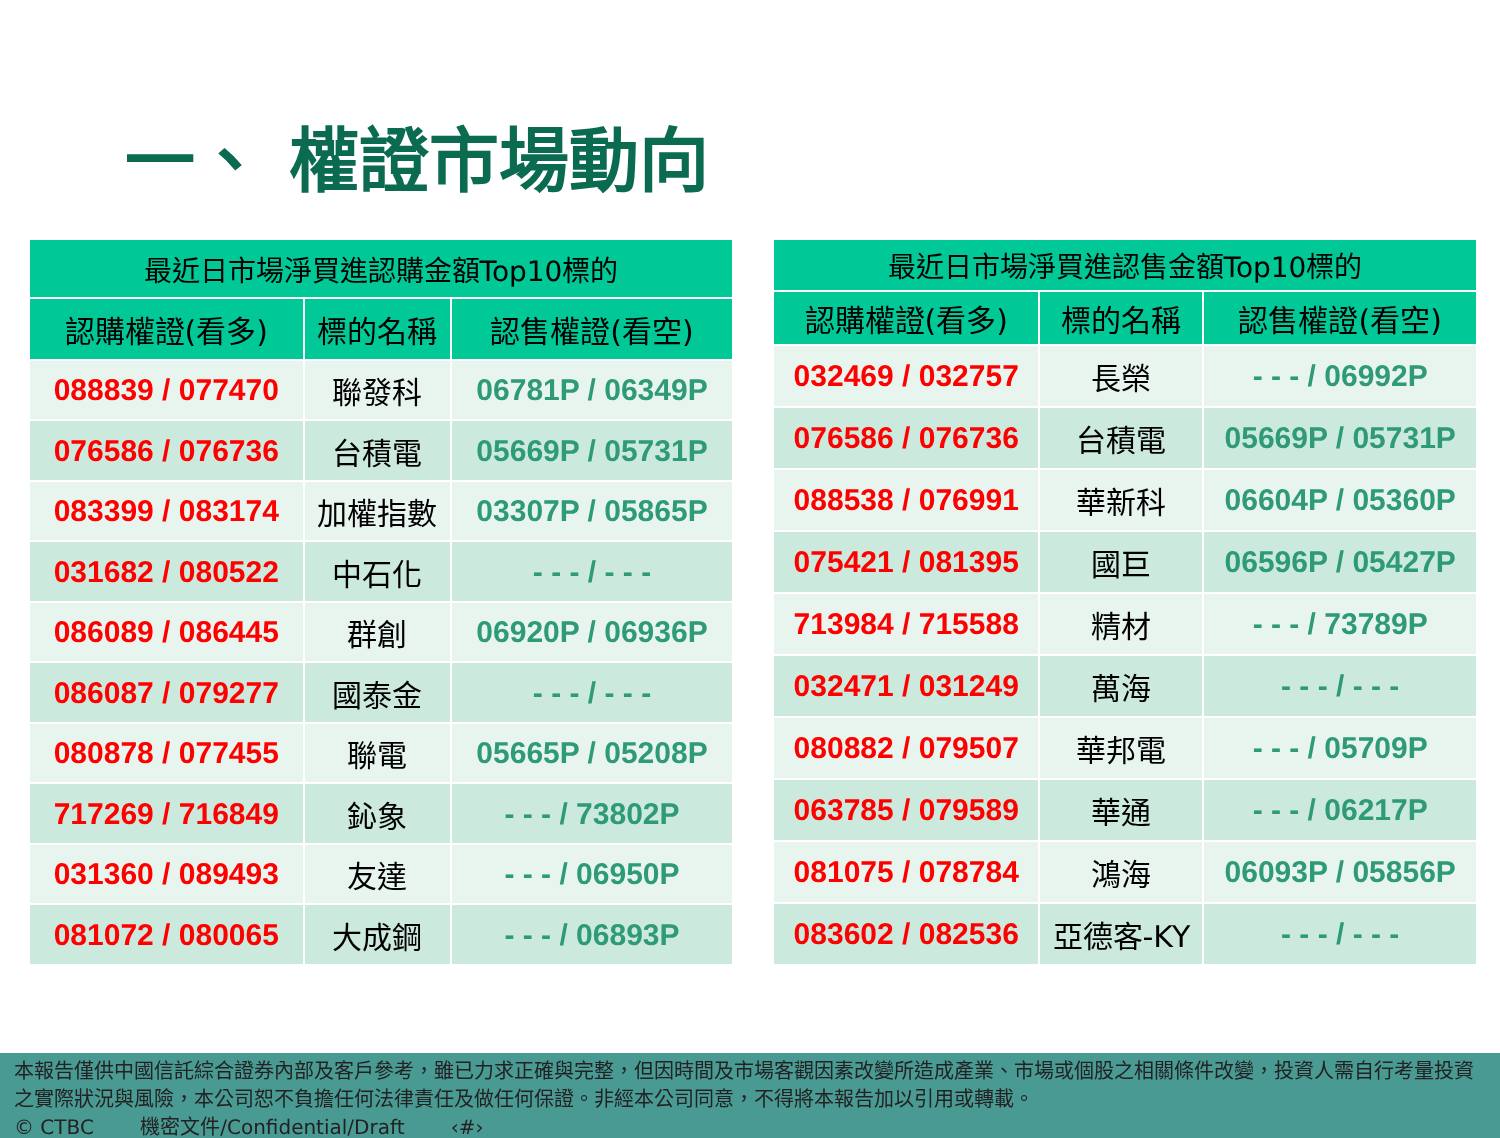一、 權證市場動向
| 最近日市場淨買進認購金額Top10標的 | | |
| --- | --- | --- |
| 認購權證(看多) | 標的名稱 | 認售權證(看空) |
| 088839 / 077470 | 聯發科 | 06781P / 06349P |
| 076586 / 076736 | 台積電 | 05669P / 05731P |
| 083399 / 083174 | 加權指數 | 03307P / 05865P |
| 031682 / 080522 | 中石化 | - - - / - - - |
| 086089 / 086445 | 群創 | 06920P / 06936P |
| 086087 / 079277 | 國泰金 | - - - / - - - |
| 080878 / 077455 | 聯電 | 05665P / 05208P |
| 717269 / 716849 | 鈊象 | - - - / 73802P |
| 031360 / 089493 | 友達 | - - - / 06950P |
| 081072 / 080065 | 大成鋼 | - - - / 06893P |
| 最近日市場淨買進認售金額Top10標的 | | |
| --- | --- | --- |
| 認購權證(看多) | 標的名稱 | 認售權證(看空) |
| 032469 / 032757 | 長榮 | - - - / 06992P |
| 076586 / 076736 | 台積電 | 05669P / 05731P |
| 088538 / 076991 | 華新科 | 06604P / 05360P |
| 075421 / 081395 | 國巨 | 06596P / 05427P |
| 713984 / 715588 | 精材 | - - - / 73789P |
| 032471 / 031249 | 萬海 | - - - / - - - |
| 080882 / 079507 | 華邦電 | - - - / 05709P |
| 063785 / 079589 | 華通 | - - - / 06217P |
| 081075 / 078784 | 鴻海 | 06093P / 05856P |
| 083602 / 082536 | 亞德客-KY | - - - / - - - |
本報告僅供中國信託綜合證券內部及客戶參考，雖已力求正確與完整，但因時間及市場客觀因素改變所造成產業、市場或個股之相關條件改變，投資人需自行考量投資之實際狀況與風險，本公司恕不負擔任何法律責任及做任何保證。非經本公司同意，不得將本報告加以引用或轉載。
© CTBC 機密文件/Confidential/Draft ‹#›